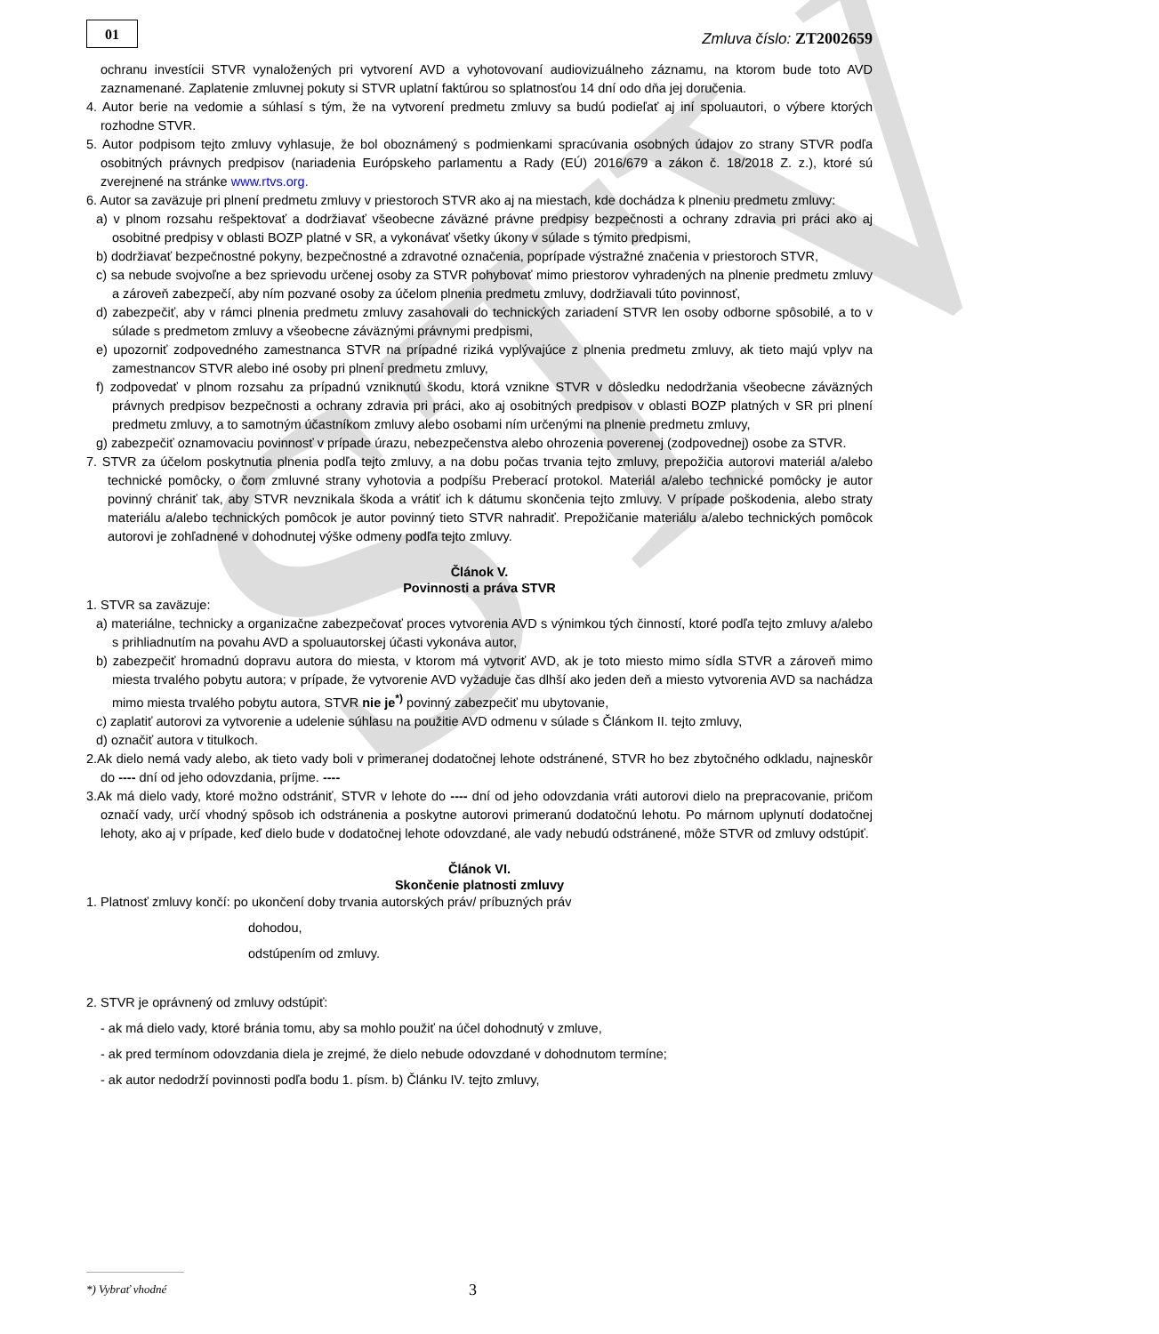STV
01
Zmluva číslo: ZT2002659
ochranu investícii STVR vynaložených pri vytvorení AVD a vyhotovovaní audiovizuálneho záznamu, na ktorom bude toto AVD zaznamenané. Zaplatenie zmluvnej pokuty si STVR uplatní faktúrou so splatnosťou 14 dní odo dňa jej doručenia.
4. Autor berie na vedomie a súhlasí s tým, že na vytvorení predmetu zmluvy sa budú podieľať aj iní spoluautori, o výbere ktorých rozhodne STVR.
5. Autor podpisom tejto zmluvy vyhlasuje, že bol oboznámený s podmienkami spracúvania osobných údajov zo strany STVR podľa osobitných právnych predpisov (nariadenia Európskeho parlamentu a Rady (EÚ) 2016/679 a zákon č. 18/2018 Z. z.), ktoré sú zverejnené na stránke www.rtvs.org.
6. Autor sa zaväzuje pri plnení predmetu zmluvy v priestoroch STVR ako aj na miestach, kde dochádza k plneniu predmetu zmluvy:
a) v plnom rozsahu rešpektovať a dodržiavať všeobecne záväzné právne predpisy bezpečnosti a ochrany zdravia pri práci ako aj osobitné predpisy v oblasti BOZP platné v SR, a vykonávať všetky úkony v súlade s týmito predpismi,
b) dodržiavať bezpečnostné pokyny, bezpečnostné a zdravotné označenia, poprípade výstražné značenia v priestoroch STVR,
c) sa nebude svojvoľne a bez sprievodu určenej osoby za STVR pohybovať mimo priestorov vyhradených na plnenie predmetu zmluvy a zároveň zabezpečí, aby ním pozvané osoby za účelom plnenia predmetu zmluvy, dodržiavali túto povinnosť,
d) zabezpečiť, aby v rámci plnenia predmetu zmluvy zasahovali do technických zariadení STVR len osoby odborne spôsobilé, a to v súlade s predmetom zmluvy a všeobecne záväznými právnymi predpismi,
e) upozorniť zodpovedného zamestnanca STVR na prípadné riziká vyplývajúce z plnenia predmetu zmluvy, ak tieto majú vplyv na zamestnancov STVR alebo iné osoby pri plnení predmetu zmluvy,
f) zodpovedať v plnom rozsahu za prípadnú vzniknutú škodu, ktorá vznikne STVR v dôsledku nedodržania všeobecne záväzných právnych predpisov bezpečnosti a ochrany zdravia pri práci, ako aj osobitných predpisov v oblasti BOZP platných v SR pri plnení predmetu zmluvy, a to samotným účastníkom zmluvy alebo osobami ním určenými na plnenie predmetu zmluvy,
g) zabezpečiť oznamovaciu povinnosť v prípade úrazu, nebezpečenstva alebo ohrozenia poverenej (zodpovednej) osobe za STVR.
7. STVR za účelom poskytnutia plnenia podľa tejto zmluvy, a na dobu počas trvania tejto zmluvy, prepožičia autorovi materiál a/alebo technické pomôcky, o čom zmluvné strany vyhotovia a podpíšu Preberací protokol. Materiál a/alebo technické pomôcky je autor povinný chrániť tak, aby STVR nevznikala škoda a vrátiť ich k dátumu skončenia tejto zmluvy. V prípade poškodenia, alebo straty materiálu a/alebo technických pomôcok je autor povinný tieto STVR nahradiť. Prepožičanie materiálu a/alebo technických pomôcok autorovi je zohľadnené v dohodnutej výške odmeny podľa tejto zmluvy.
Článok V.
Povinnosti a práva STVR
1. STVR sa zaväzuje:
a) materiálne, technicky a organizačne zabezpečovať proces vytvorenia AVD s výnimkou tých činností, ktoré podľa tejto zmluvy a/alebo s prihliadnutím na povahu AVD a spoluautorskej účasti vykonáva autor,
b) zabezpečiť hromadnú dopravu autora do miesta, v ktorom má vytvoriť AVD, ak je toto miesto mimo sídla STVR a zároveň mimo miesta trvalého pobytu autora; v prípade, že vytvorenie AVD vyžaduje čas dlhší ako jeden deň a miesto vytvorenia AVD sa nachádza mimo miesta trvalého pobytu autora, STVR nie je<sup>*)</sup> povinný zabezpečiť mu ubytovanie,
c) zaplatiť autorovi za vytvorenie a udelenie súhlasu na použitie AVD odmenu v súlade s Článkom II. tejto zmluvy,
d) označiť autora v titulkoch.
2.Ak dielo nemá vady alebo, ak tieto vady boli v primeranej dodatočnej lehote odstránené, STVR ho bez zbytočného odkladu, najneskôr do ---- dní od jeho odovzdania, príjme. ----
3.Ak má dielo vady, ktoré možno odstrániť, STVR v lehote do ---- dní od jeho odovzdania vráti autorovi dielo na prepracovanie, pričom označí vady, určí vhodný spôsob ich odstránenia a poskytne autorovi primeranú dodatočnú lehotu. Po márnom uplynutí dodatočnej lehoty, ako aj v prípade, keď dielo bude v dodatočnej lehote odovzdané, ale vady nebudú odstránené, môže STVR od zmluvy odstúpiť.
Článok VI.
Skončenie platnosti zmluvy
1. Platnosť zmluvy končí: po ukončení doby trvania autorských práv/ príbuzných práv
dohodou,
odstúpením od zmluvy.
2. STVR je oprávnený od zmluvy odstúpiť:
- ak má dielo vady, ktoré bránia tomu, aby sa mohlo použiť na účel dohodnutý v zmluve,
- ak pred termínom odovzdania diela je zrejmé, že dielo nebude odovzdané v dohodnutom termíne;
- ak autor nedodrží povinnosti podľa bodu 1. písm. b) Článku IV. tejto zmluvy,
*) Vybrať vhodné
3